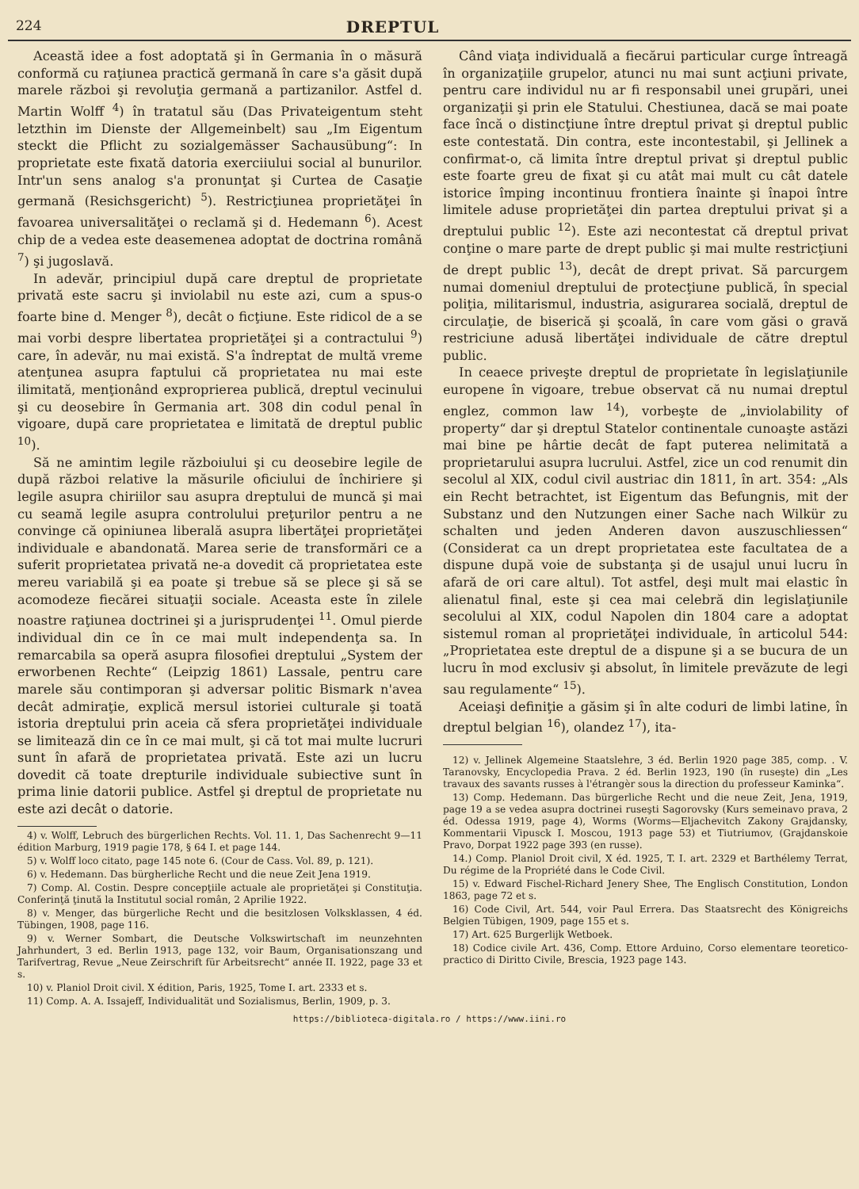224 DREPTUL
Această idee a fost adoptată şi în Germania în o măsură conformă cu raţiunea practică germană în care s'a găsit după marele război şi revoluţia germană a partizanilor. Astfel d. Martin Wolff <sup>4</sup>) în tratatul său (Das Privateigentum steht letzthin im Dienste der Allgemeinbelt) sau „Im Eigentum steckt die Pflicht zu sozialgemässer Sachausübung“: In proprietate este fixată datoria exerciiului social al bunurilor. Intr'un sens analog s'a pronunţat şi Curtea de Casaţie germană (Resichsgericht) <sup>5</sup>). Restricţiunea proprietăţei în favoarea universalităţei o reclamă şi d. Hedemann <sup>6</sup>). Acest chip de a vedea este deasemenea adoptat de doctrina română <sup>7</sup>) şi jugoslavă.
In adevăr, principiul după care dreptul de proprietate privată este sacru şi inviolabil nu este azi, cum a spus-o foarte bine d. Menger <sup>8</sup>), decât o ficţiune. Este ridicol de a se mai vorbi despre libertatea proprietăţei şi a contractului <sup>9</sup>) care, în adevăr, nu mai există. S'a îndreptat de multă vreme atenţunea asupra faptului că proprietatea nu mai este ilimitată, menţionând exproprierea publică, dreptul vecinului şi cu deosebire în Germania art. 308 din codul penal în vigoare, după care proprietatea e limitată de dreptul public <sup>10</sup>).
Să ne amintim legile războiului şi cu deosebire legile de după război relative la măsurile oficiului de închiriere şi legile asupra chiriilor sau asupra dreptului de muncă şi mai cu seamă legile asupra controlului preţurilor pentru a ne convinge că opiniunea liberală asupra libertăţei proprietăţei individuale e abandonată. Marea serie de transformări ce a suferit proprietatea privată ne-a dovedit că proprietatea este mereu variabilă şi ea poate şi trebue să se plece şi să se acomodeze fiecărei situaţii sociale. Aceasta este în zilele noastre raţiunea doctrinei şi a jurisprudenţei <sup>11</sup>. Omul pierde individual din ce în ce mai mult independenţa sa. In remarcabila sa operă asupra filosofiei dreptului „System der erworbenen Rechte“ (Leipzig 1861) Lassale, pentru care marele său contimporan şi adversar politic Bismark n'avea decât admiraţie, explică mersul istoriei culturale şi toată istoria dreptului prin aceia că sfera proprietăţei individuale se limitează din ce în ce mai mult, şi că tot mai multe lucruri sunt în afară de proprietatea privată. Este azi un lucru dovedit că toate drepturile individuale subiective sunt în prima linie datorii publice. Astfel şi dreptul de proprietate nu este azi decât o datorie.
4) v. Wolff, Lebruch des bürgerlichen Rechts. Vol. 11. 1, Das Sachenrecht 9—11 édition Marburg, 1919 pagie 178, § 64 I. et page 144.
5) v. Wolff loco citato, page 145 note 6. (Cour de Cass. Vol. 89, p. 121).
6) v. Hedemann. Das bürgherliche Recht und die neue Zeit Jena 1919.
7) Comp. Al. Costin. Despre concepţiile actuale ale proprietăţei şi Constituţia. Conferinţă ţinută la Institutul social român, 2 Aprilie 1922.
8) v. Menger, das bürgerliche Recht und die besitzlosen Volksklassen, 4 éd. Tübingen, 1908, page 116.
9) v. Werner Sombart, die Deutsche Volkswirtschaft im neunzehnten Jahrhundert, 3 ed. Berlin 1913, page 132, voir Baum, Organisationszang und Tarifvertrag, Revue „Neue Zeirschrift für Arbeitsrecht“ année II. 1922, page 33 et s.
10) v. Planiol Droit civil. X édition, Paris, 1925, Tome I. art. 2333 et s.
11) Comp. A. A. Issajeff, Individualität und Sozialismus, Berlin, 1909, p. 3.
Când viaţa individuală a fiecărui particular curge întreagă în organizaţiile grupelor, atunci nu mai sunt acţiuni private, pentru care individul nu ar fi responsabil unei grupări, unei organizaţii şi prin ele Statului. Chestiunea, dacă se mai poate face încă o distincţiune între dreptul privat şi dreptul public este contestată. Din contra, este incontestabil, şi Jellinek a confirmat-o, că limita între dreptul privat şi dreptul public este foarte greu de fixat şi cu atât mai mult cu cât datele istorice împing incontinuu frontiera înainte şi înapoi între limitele aduse proprietăţei din partea dreptului privat şi a dreptului public <sup>12</sup>). Este azi necontestat că dreptul privat conţine o mare parte de drept public şi mai multe restricţiuni de drept public <sup>13</sup>), decât de drept privat. Să parcurgem numai domeniul dreptului de protecţiune publică, în special poliţia, militarismul, industria, asigurarea socială, dreptul de circulaţie, de biserică şi şcoală, în care vom găsi o gravă restriciune adusă libertăţei individuale de către dreptul public.
In ceaece priveşte dreptul de proprietate în legislaţiunile europene în vigoare, trebue observat că nu numai dreptul englez, common law <sup>14</sup>), vorbeşte de „inviolability of property“ dar şi dreptul Statelor continentale cunoaşte astăzi mai bine pe hârtie decât de fapt puterea nelimitată a proprietarului asupra lucrului. Astfel, zice un cod renumit din secolul al XIX, codul civil austriac din 1811, în art. 354: „Als ein Recht betrachtet, ist Eigentum das Befungnis, mit der Substanz und den Nutzungen einer Sache nach Wilkür zu schalten und jeden Anderen davon auszuschliessen“ (Considerat ca un drept proprietatea este facultatea de a dispune după voie de substanţa şi de usajul unui lucru în afară de ori care altul). Tot astfel, deşi mult mai elastic în alienatul final, este şi cea mai celebră din legislaţiunile secolului al XIX, codul Napolen din 1804 care a adoptat sistemul roman al proprietăţei individuale, în articolul 544: „Proprietatea este dreptul de a dispune şi a se bucura de un lucru în mod exclusiv şi absolut, în limitele prevăzute de legi sau regulamente“ <sup>15</sup>).
Aceiaşi definiţie a găsim şi în alte coduri de limbi latine, în dreptul belgian <sup>16</sup>), olandez <sup>17</sup>), ita-
12) v. Jellinek Algemeine Staatslehre, 3 éd. Berlin 1920 page 385, comp. . V. Taranovsky, Encyclopedia Prava. 2 éd. Berlin 1923, 190 (în ruseşte) din „Les travaux des savants russes à l'étrangèr sous la direction du professeur Kaminka“.
13) Comp. Hedemann. Das bürgerliche Recht und die neue Zeit, Jena, 1919, page 19 a se vedea asupra doctrinei ruseşti Sagorovsky (Kurs semeinavo prava, 2 éd. Odessa 1919, page 4), Worms (Worms—Eljachevitch Zakony Grajdansky, Kommentarii Vipusck I. Moscou, 1913 page 53) et Tiutriumov, (Grajdanskoie Pravo, Dorpat 1922 page 393 (en russe).
14.) Comp. Planiol Droit civil, X éd. 1925, T. I. art. 2329 et Barthélemy Terrat, Du régime de la Propriété dans le Code Civil.
15) v. Edward Fischel-Richard Jenery Shee, The Englisch Constitution, London 1863, page 72 et s.
16) Code Civil, Art. 544, voir Paul Errera. Das Staatsrecht des Königreichs Belgien Tübigen, 1909, page 155 et s.
17) Art. 625 Burgerlijk Wetboek.
18) Codice civile Art. 436, Comp. Ettore Arduino, Corso elementare teoretico-practico di Diritto Civile, Brescia, 1923 page 143.
https://biblioteca-digitala.ro / https://www.iini.ro